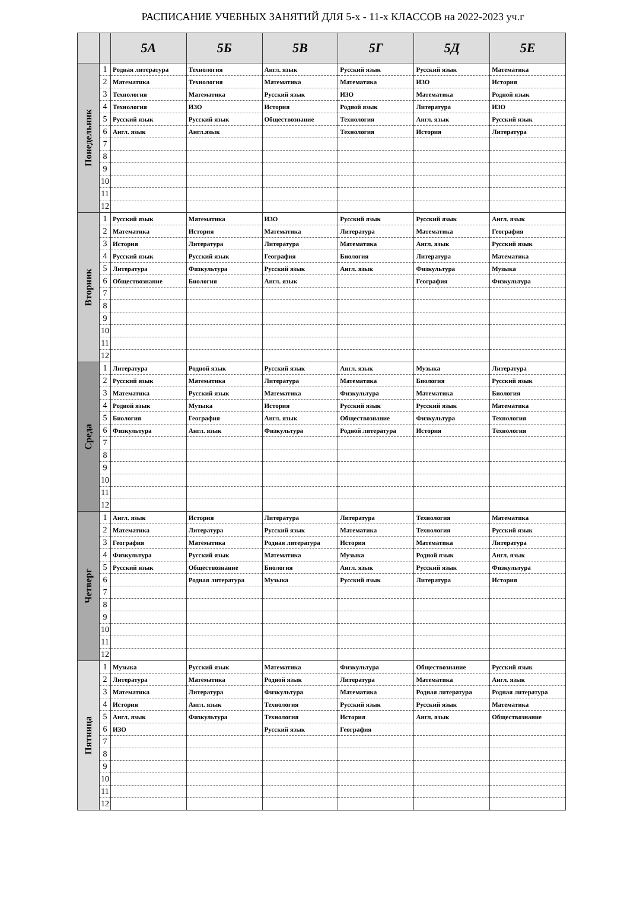РАСПИСАНИЕ УЧЕБНЫХ ЗАНЯТИЙ ДЛЯ 5-х - 11-х КЛАССОВ на 2022-2023 уч.г
| | | 5А | 5Б | 5В | 5Г | 5Д | 5Е |
| --- | --- | --- | --- | --- | --- | --- | --- |
| Понедельник | 1 | Родная литература | Технология | Англ. язык | Русский язык | Русский язык | Математика |
| | 2 | Математика | Технология | Математика | Математика | ИЗО | История |
| | 3 | Технология | Математика | Русский язык | ИЗО | Математика | Родной язык |
| | 4 | Технология | ИЗО | История | Родной язык | Литература | ИЗО |
| | 5 | Русский язык | Русский язык | Обществознание | Технология | Англ. язык | Русский язык |
| | 6 | Англ. язык | Англ.язык | | Технология | История | Литература |
| | 7 | | | | | | |
| | 8 | | | | | | |
| | 9 | | | | | | |
| | 10 | | | | | | |
| | 11 | | | | | | |
| | 12 | | | | | | |
| Вторник | 1 | Русский язык | Математика | ИЗО | Русский язык | Русский язык | Англ. язык |
| | 2 | Математика | История | Математика | Литература | Математика | География |
| | 3 | История | Литература | Литература | Математика | Англ. язык | Русский язык |
| | 4 | Русский язык | Русский язык | География | Биология | Литература | Математика |
| | 5 | Литература | Физкультура | Русский язык | Англ. язык | Физкультура | Музыка |
| | 6 | Обществознание | Биология | Англ. язык | | География | Физкультура |
| | 7 | | | | | | |
| | 8 | | | | | | |
| | 9 | | | | | | |
| | 10 | | | | | | |
| | 11 | | | | | | |
| | 12 | | | | | | |
| Среда | 1 | Литература | Родной язык | Русский язык | Англ. язык | Музыка | Литература |
| | 2 | Русский язык | Математика | Литература | Математика | Биология | Русский язык |
| | 3 | Математика | Русский язык | Математика | Физкультура | Математика | Биология |
| | 4 | Родной язык | Музыка | История | Русский язык | Русский язык | Математика |
| | 5 | Биология | География | Англ. язык | Обществознание | Физкультура | Технология |
| | 6 | Физкультура | Англ. язык | Физкультура | Родной литература | История | Технология |
| | 7 | | | | | | |
| | 8 | | | | | | |
| | 9 | | | | | | |
| | 10 | | | | | | |
| | 11 | | | | | | |
| | 12 | | | | | | |
| Четверг | 1 | Англ. язык | История | Литература | Литература | Технология | Математика |
| | 2 | Математика | Литература | Русский язык | Математика | Технология | Русский язык |
| | 3 | География | Математика | Родная литература | История | Математика | Литература |
| | 4 | Физкультура | Русский язык | Математика | Музыка | Родной язык | Англ. язык |
| | 5 | Русский язык | Обществознание | Биология | Англ. язык | Русский язык | Физкультура |
| | 6 | | Родная литература | Музыка | Русский язык | Литература | История |
| | 7 | | | | | | |
| | 8 | | | | | | |
| | 9 | | | | | | |
| | 10 | | | | | | |
| | 11 | | | | | | |
| | 12 | | | | | | |
| Пятница | 1 | Музыка | Русский язык | Математика | Физкультура | Обществознание | Русский язык |
| | 2 | Литература | Математика | Родной язык | Литература | Математика | Англ. язык |
| | 3 | Математика | Литература | Физкультура | Математика | Родная литература | Родная литература |
| | 4 | История | Англ. язык | Технология | Русский язык | Русский язык | Математика |
| | 5 | Англ. язык | Физкультура | Технология | История | Англ. язык | Обществознание |
| | 6 | ИЗО | | Русский язык | География | | |
| | 7 | | | | | | |
| | 8 | | | | | | |
| | 9 | | | | | | |
| | 10 | | | | | | |
| | 11 | | | | | | |
| | 12 | | | | | | |